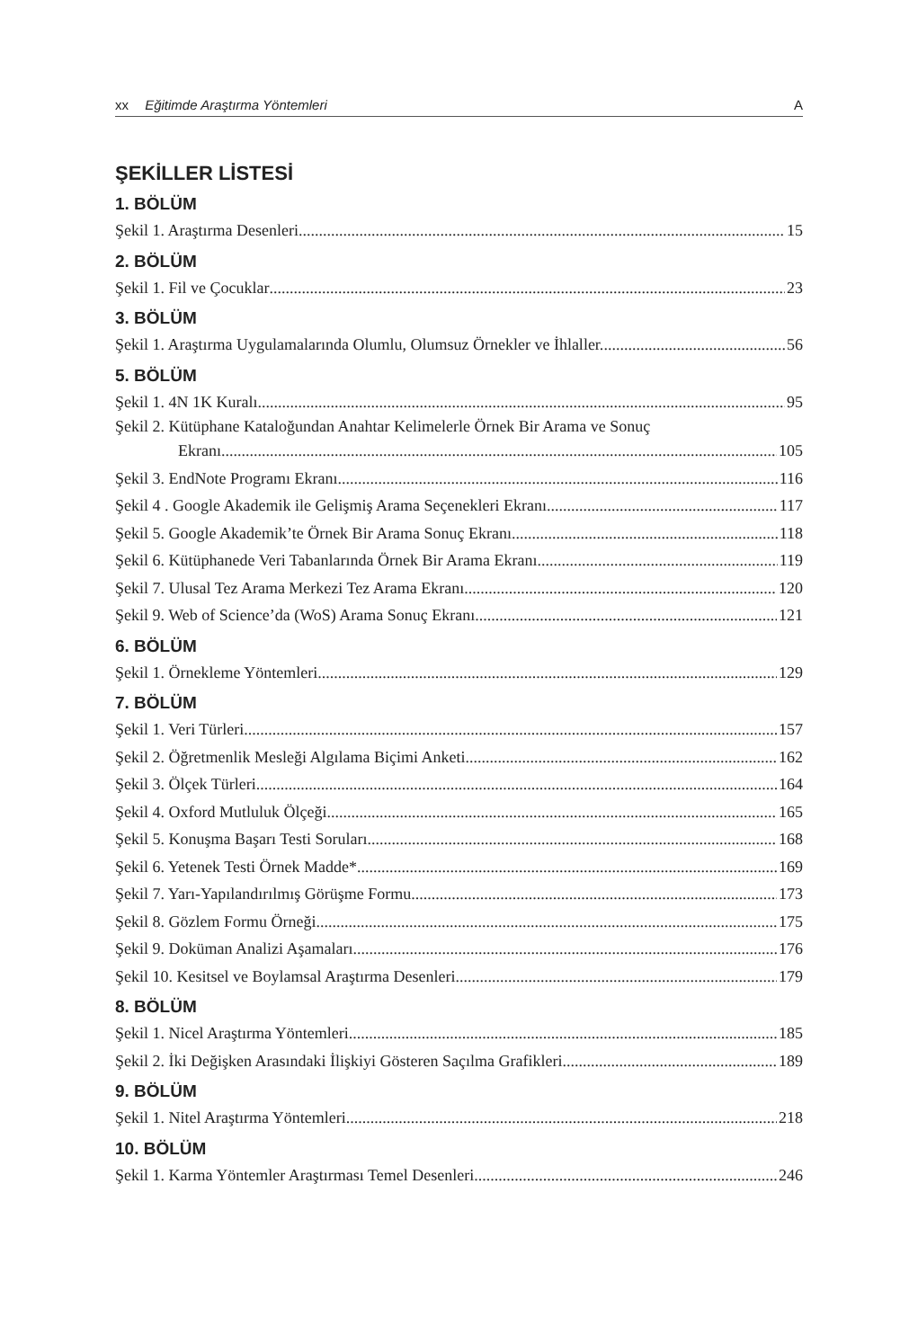xx Eğitimde Araştırma Yöntemleri A
ŞEKİLLER LİSTESİ
1. BÖLÜM
Şekil 1. Araştırma Desenleri 15
2. BÖLÜM
Şekil 1. Fil ve Çocuklar 23
3. BÖLÜM
Şekil 1. Araştırma Uygulamalarında Olumlu, Olumsuz Örnekler ve İhlaller. 56
5. BÖLÜM
Şekil 1. 4N 1K Kuralı 95
Şekil 2. Kütüphane Kataloğundan Anahtar Kelimelerle Örnek Bir Arama ve Sonuç
Ekranı 105
Şekil 3. EndNote Programı Ekranı 116
Şekil 4 . Google Akademik ile Gelişmiş Arama Seçenekleri Ekranı 117
Şekil 5. Google Akademik’te Örnek Bir Arama Sonuç Ekranı 118
Şekil 6. Kütüphanede Veri Tabanlarında Örnek Bir Arama Ekranı 119
Şekil 7. Ulusal Tez Arama Merkezi Tez Arama Ekranı 120
Şekil 9. Web of Science’da (WoS) Arama Sonuç Ekranı 121
6. BÖLÜM
Şekil 1. Örnekleme Yöntemleri 129
7. BÖLÜM
Şekil 1. Veri Türleri 157
Şekil 2. Öğretmenlik Mesleği Algılama Biçimi Anketi 162
Şekil 3. Ölçek Türleri 164
Şekil 4. Oxford Mutluluk Ölçeği 165
Şekil 5. Konuşma Başarı Testi Soruları 168
Şekil 6. Yetenek Testi Örnek Madde* 169
Şekil 7. Yarı-Yapılandırılmış Görüşme Formu 173
Şekil 8. Gözlem Formu Örneği 175
Şekil 9. Doküman Analizi Aşamaları 176
Şekil 10. Kesitsel ve Boylamsal Araştırma Desenleri 179
8. BÖLÜM
Şekil 1. Nicel Araştırma Yöntemleri 185
Şekil 2. İki Değişken Arasındaki İlişkiyi Gösteren Saçılma Grafikleri 189
9. BÖLÜM
Şekil 1. Nitel Araştırma Yöntemleri 218
10. BÖLÜM
Şekil 1. Karma Yöntemler Araştırması Temel Desenleri 246